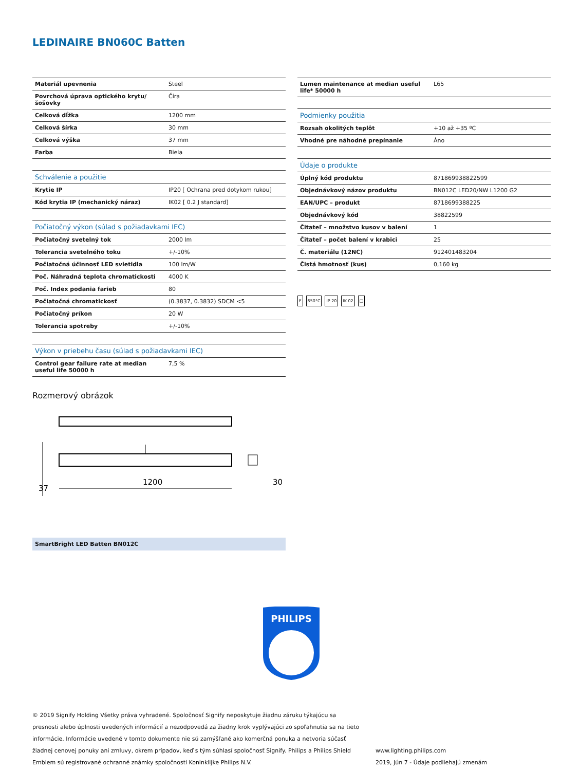LEDINAIRE BN060C Batten
| Materiál upevnenia | Steel |
| Povrchová úprava optického krytu/šošovky | Číra |
| Celková dĺžka | 1200 mm |
| Celková šírka | 30 mm |
| Celková výška | 37 mm |
| Farba | Biela |
| Schválenie a použitie | |
| Krytie IP | IP20 [ Ochrana pred dotykom rukou] |
| Kód krytia IP (mechanický náraz) | IK02 [ 0.2 J standard] |
| Počiatočný výkon (súlad s požiadavkami IEC) | |
| Počiatočný svetelný tok | 2000 lm |
| Tolerancia svetelného toku | +/-10% |
| Počiatočná účinnosť LED svietidla | 100 lm/W |
| Poč. Náhradná teplota chromatickosti | 4000 K |
| Poč. Index podania farieb | 80 |
| Počiatočná chromatickosť | (0.3837, 0.3832) SDCM <5 |
| Počiatočný príkon | 20 W |
| Tolerancia spotreby | +/-10% |
| Výkon v priebehu času (súlad s požiadavkami IEC) | |
| Control gear failure rate at median useful life 50000 h | 7,5 % |
| Lumen maintenance at median useful life* 50000 h | L65 |
| Podmienky použitia | |
| Rozsah okolitých teplôt | +10 až +35 ºC |
| Vhodné pre náhodné prepínanie | Áno |
| Údaje o produkte | |
| Úplný kód produktu | 871869938822599 |
| Objednávkový názov produktu | BN012C LED20/NW L1200 G2 |
| EAN/UPC – produkt | 8718699388225 |
| Objednávkový kód | 38822599 |
| Čitateľ – množstvo kusov v balení | 1 |
| Čitateľ – počet balení v krabici | 25 |
| Č. materiálu (12NC) | 912401483204 |
| Čistá hmotnosť (kus) | 0,160 kg |
F 650°C IP 20 IK 02 □
Rozmerový obrázok
1200
30
37
SmartBright LED Batten BN012C
PHILIPS
© 2019 Signify Holding Všetky práva vyhradené. Spoločnosť Signify neposkytuje žiadnu záruku týkajúcu sa presnosti alebo úplnosti uvedených informácií a nezodpovedá za žiadny krok vyplývajúci zo spoľahnutia sa na tieto informácie. Informácie uvedené v tomto dokumente nie sú zamýšľané ako komerčná ponuka a netvoria súčasť žiadnej cenovej ponuky ani zmluvy, okrem prípadov, keď s tým súhlasí spoločnosť Signify. Philips a Philips Shield Emblem sú registrované ochranné známky spoločnosti Koninklijke Philips N.V.
www.lighting.philips.com
2019, Jún 7 - Údaje podliehajú zmenám